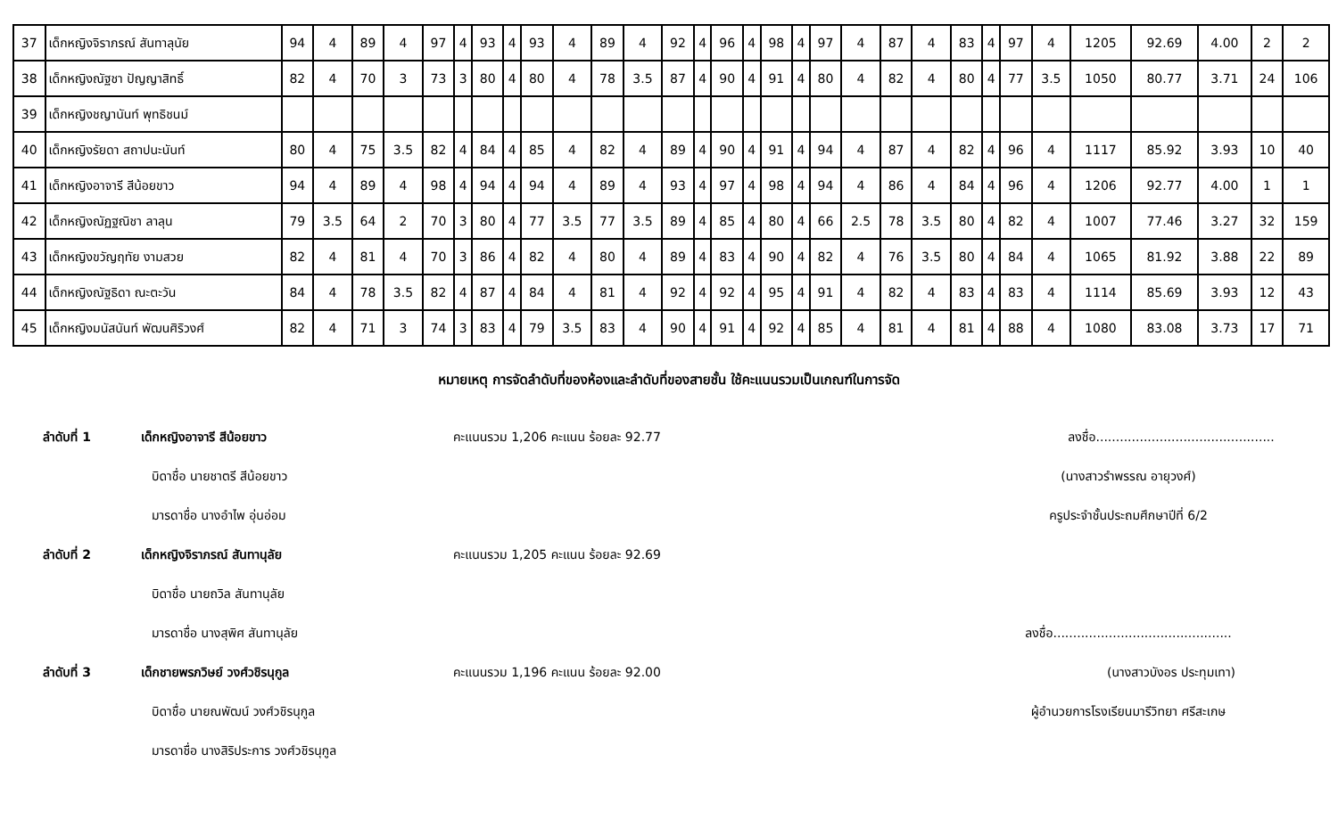| 37 | เด็กหญิงจิราภรณ์ สันทาลุนัย | 94 | 4 | 89 | 4 | 97 | 4 | 93 | 4 | 93 | 4 | 89 | 4 | 92 | 4 | 96 | 4 | 98 | 4 | 97 | 4 | 87 | 4 | 83 | 4 | 97 | 4 | 1205 | 92.69 | 4.00 | 2 | 2 |
| 38 | เด็กหญิงณัฐชา ปัญญาสิทธิ์ | 82 | 4 | 70 | 3 | 73 | 3 | 80 | 4 | 80 | 4 | 78 | 3.5 | 87 | 4 | 90 | 4 | 91 | 4 | 80 | 4 | 82 | 4 | 80 | 4 | 77 | 3.5 | 1050 | 80.77 | 3.71 | 24 | 106 |
| 39 | เด็กหญิงชญานันท์ พุทธิชนม์ | | | | | | | | | | | | | | | | | | | | | | | | | | | | | | | |
| 40 | เด็กหญิงรัยดา สถาปนะนันท์ | 80 | 4 | 75 | 3.5 | 82 | 4 | 84 | 4 | 85 | 4 | 82 | 4 | 89 | 4 | 90 | 4 | 91 | 4 | 94 | 4 | 87 | 4 | 82 | 4 | 96 | 4 | 1117 | 85.92 | 3.93 | 10 | 40 |
| 41 | เด็กหญิงอาจารี สีน้อยขาว | 94 | 4 | 89 | 4 | 98 | 4 | 94 | 4 | 94 | 4 | 89 | 4 | 93 | 4 | 97 | 4 | 98 | 4 | 94 | 4 | 86 | 4 | 84 | 4 | 96 | 4 | 1206 | 92.77 | 4.00 | 1 | 1 |
| 42 | เด็กหญิงณัฏฐณิชา ลาลุน | 79 | 3.5 | 64 | 2 | 70 | 3 | 80 | 4 | 77 | 3.5 | 77 | 3.5 | 89 | 4 | 85 | 4 | 80 | 4 | 66 | 2.5 | 78 | 3.5 | 80 | 4 | 82 | 4 | 1007 | 77.46 | 3.27 | 32 | 159 |
| 43 | เด็กหญิงขวัญฤทัย งามสวย | 82 | 4 | 81 | 4 | 70 | 3 | 86 | 4 | 82 | 4 | 80 | 4 | 89 | 4 | 83 | 4 | 90 | 4 | 82 | 4 | 76 | 3.5 | 80 | 4 | 84 | 4 | 1065 | 81.92 | 3.88 | 22 | 89 |
| 44 | เด็กหญิงณัฐธิดา ณะตะวัน | 84 | 4 | 78 | 3.5 | 82 | 4 | 87 | 4 | 84 | 4 | 81 | 4 | 92 | 4 | 92 | 4 | 95 | 4 | 91 | 4 | 82 | 4 | 83 | 4 | 83 | 4 | 1114 | 85.69 | 3.93 | 12 | 43 |
| 45 | เด็กหญิงมนัสนันท์ พัฒนศิริวงศ์ | 82 | 4 | 71 | 3 | 74 | 3 | 83 | 4 | 79 | 3.5 | 83 | 4 | 90 | 4 | 91 | 4 | 92 | 4 | 85 | 4 | 81 | 4 | 81 | 4 | 88 | 4 | 1080 | 83.08 | 3.73 | 17 | 71 |
หมายเหตุ การจัดลำดับที่ของห้องและลำดับที่ของสายชั้น ใช้คะแนนรวมเป็นเกณฑ์ในการจัด
ลำดับที่ 1 เด็กหญิงอาจารี สีน้อยขาว คะแนนรวม 1,206 คะแนน ร้อยละ 92.77 ลงชื่อ.............................................
บิดาชื่อ นายชาตรี สีน้อยขาว (นางสาวรำพรรณ อายุวงศ์)
มารดาชื่อ นางอำไพ อุ่นอ่อม ครูประจำชั้นประถมศึกษาปีที่ 6/2
ลำดับที่ 2 เด็กหญิงจิราภรณ์ สันทานุลัย คะแนนรวม 1,205 คะแนน ร้อยละ 92.69
บิดาชื่อ นายถวิล สันทานุลัย
มารดาชื่อ นางสุพิศ สันทานุลัย ลงชื่อ.............................................
ลำดับที่ 3 เด็กชายพรภวิษย์ วงศ์วชิรนุกูล คะแนนรวม 1,196 คะแนน ร้อยละ 92.00 (นางสาวบังอร ประทุมเทา)
บิดาชื่อ นายณพัฒน์ วงศ์วชิรนุกูล ผู้อำนวยการโรงเรียนมารีวิทยา ศรีสะเกษ
มารดาชื่อ นางสิริประการ วงศ์วชิรนุกูล